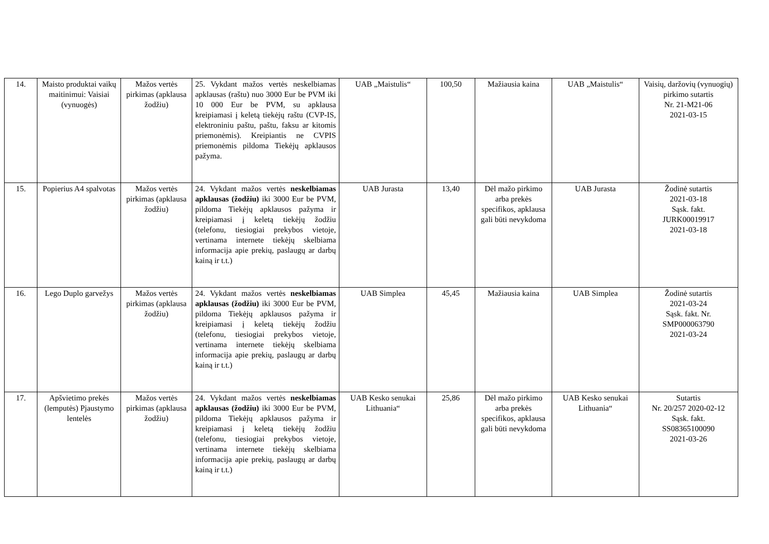| 14. | Maisto produktai vaikų maitinimui: Vaisiai (vynuogės) | Mažos vertės pirkimas (apklausa žodžiu) | 25. Vykdant mažos vertės neskelbiamas apklausas (raštu) nuo 3000 Eur be PVM iki 10 000 Eur be PVM, su apklausa kreipiamasi į keletą tiekėjų raštu (CVP-IS, elektroniniu paštu, paštu, faksu ar kitomis priemonėmis). Kreipiantis ne CVPIS priemonėmis pildoma Tiekėjų apklausos pažyma. | UAB „Maistulis“ | 100,50 | Mažiausia kaina | UAB „Maistulis“ | Vaisių, daržovių (vynuogių) pirkimo sutartis Nr. 21-M21-06 2021-03-15 |
| 15. | Popierius A4 spalvotas | Mažos vertės pirkimas (apklausa žodžiu) | 24. Vykdant mažos vertės neskelbiamas apklausas (žodžiu) iki 3000 Eur be PVM, pildoma Tiekėjų apklausos pažyma ir kreipiamasi į keletą tiekėjų žodžiu (telefonu, tiesiogiai prekybos vietoje, vertinama internete tiekėjų skelbiama informacija apie prekių, paslaugų ar darbų kainą ir t.t.) | UAB Jurasta | 13,40 | Dėl mažo pirkimo arba prekės specifikos, apklausa gali būti nevykdoma | UAB Jurasta | Žodinė sutartis 2021-03-18 Sąsk. fakt. JURK00019917 2021-03-18 |
| 16. | Lego Duplo garvežys | Mažos vertės pirkimas (apklausa žodžiu) | 24. Vykdant mažos vertės neskelbiamas apklausas (žodžiu) iki 3000 Eur be PVM, pildoma Tiekėjų apklausos pažyma ir kreipiamasi į keletą tiekėjų žodžiu (telefonu, tiesiogiai prekybos vietoje, vertinama internete tiekėjų skelbiama informacija apie prekių, paslaugų ar darbų kainą ir t.t.) | UAB Simplea | 45,45 | Mažiausia kaina | UAB Simplea | Žodinė sutartis 2021-03-24 Sąsk. fakt. Nr. SMP000063790 2021-03-24 |
| 17. | Apšvietimo prekės (lemputės) Pjaustymo lentelės | Mažos vertės pirkimas (apklausa žodžiu) | 24. Vykdant mažos vertės neskelbiamas apklausas (žodžiu) iki 3000 Eur be PVM, pildoma Tiekėjų apklausos pažyma ir kreipiamasi į keletą tiekėjų žodžiu (telefonu, tiesiogiai prekybos vietoje, vertinama internete tiekėjų skelbiama informacija apie prekių, paslaugų ar darbų kainą ir t.t.) | UAB Kesko senukai Lithuania“ | 25,86 | Dėl mažo pirkimo arba prekės specifikos, apklausa gali būti nevykdoma | UAB Kesko senukai Lithuania“ | Sutartis Nr. 20/257 2020-02-12 Sąsk. fakt. SS08365100090 2021-03-26 |